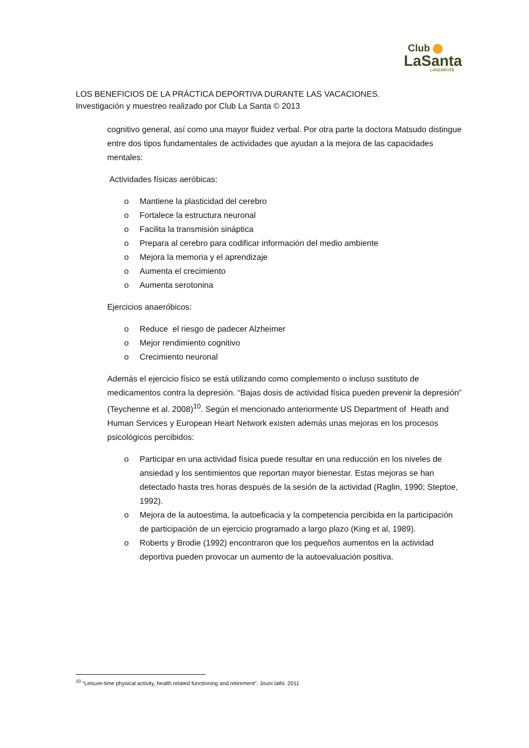Club
LaSanta
LANZAROTE
LOS BENEFICIOS DE LA PRÁCTICA DEPORTIVA DURANTE LAS VACACIONES.
Investigación y muestreo realizado por Club La Santa © 2013
cognitivo general, así como una mayor fluidez verbal. Por otra parte la doctora Matsudo distingue entre dos tipos fundamentales de actividades que ayudan a la mejora de las capacidades mentales:
Actividades físicas aeróbicas:
o Mantiene la plasticidad del cerebro
o Fortalece la estructura neuronal
o Facilita la transmisión sináptica
o Prepara al cerebro para codificar información del medio ambiente
o Mejora la memoria y el aprendizaje
o Aumenta el crecimiento
o Aumenta serotonina
Ejercicios anaeróbicos:
o Reduce el riesgo de padecer Alzheimer
o Mejor rendimiento cognitivo
o Crecimiento neuronal
Además el ejercicio físico se está utilizando como complemento o incluso sustituto de medicamentos contra la depresión. “Bajas dosis de actividad física pueden prevenir la depresión” (Teychenne et al. 2008)<sup>10</sup>. Según el mencionado anteriormente US Department of Heath and Human Services y European Heart Network existen además unas mejoras en los procesos psicológicos percibidos:
o Participar en una actividad física puede resultar en una reducción en los niveles de ansiedad y los sentimientos que reportan mayor bienestar. Estas mejoras se han detectado hasta tres horas después de la sesión de la actividad (Raglin, 1990; Steptoe, 1992).
o Mejora de la autoestima, la autoeficacia y la competencia percibida en la participación de participación de un ejercicio programado a largo plazo (King et al, 1989).
o Roberts y Brodie (1992) encontraron que los pequeños aumentos en la actividad deportiva pueden provocar un aumento de la autoevaluación positiva.
<sup>10</sup> “Leisure-time physical activity, health related functioning and retirement”. Jouni lathi. 2011